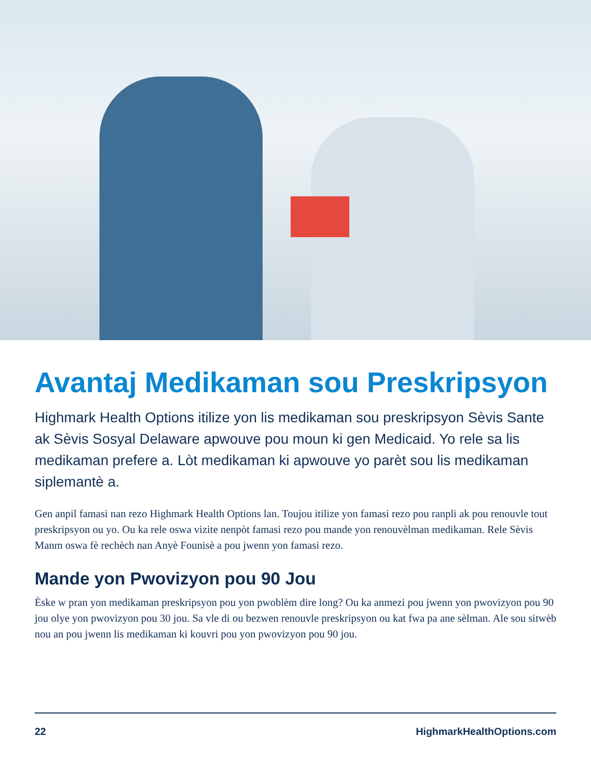Avantaj Medikaman sou Preskripsyon
Highmark Health Options itilize yon lis medikaman sou preskripsyon Sèvis Sante ak Sèvis Sosyal Delaware apwouve pou moun ki gen Medicaid. Yo rele sa lis medikaman prefere a. Lòt medikaman ki apwouve yo parèt sou lis medikaman siplemantè a.
Gen anpil famasi nan rezo Highmark Health Options lan. Toujou itilize yon famasi rezo pou ranpli ak pou renouvle tout preskripsyon ou yo. Ou ka rele oswa vizite nenpòt famasi rezo pou mande yon renouvèlman medikaman. Rele Sèvis Manm oswa fè rechèch nan Anyè Founisè a pou jwenn yon famasi rezo.
Mande yon Pwovizyon pou 90 Jou
Èske w pran yon medikaman preskripsyon pou yon pwoblèm dire long? Ou ka anmezi pou jwenn yon pwovizyon pou 90 jou olye yon pwovizyon pou 30 jou. Sa vle di ou bezwen renouvle preskripsyon ou kat fwa pa ane sèlman. Ale sou sitwèb nou an pou jwenn lis medikaman ki kouvri pou yon pwovizyon pou 90 jou.
22 HighmarkHealthOptions.com